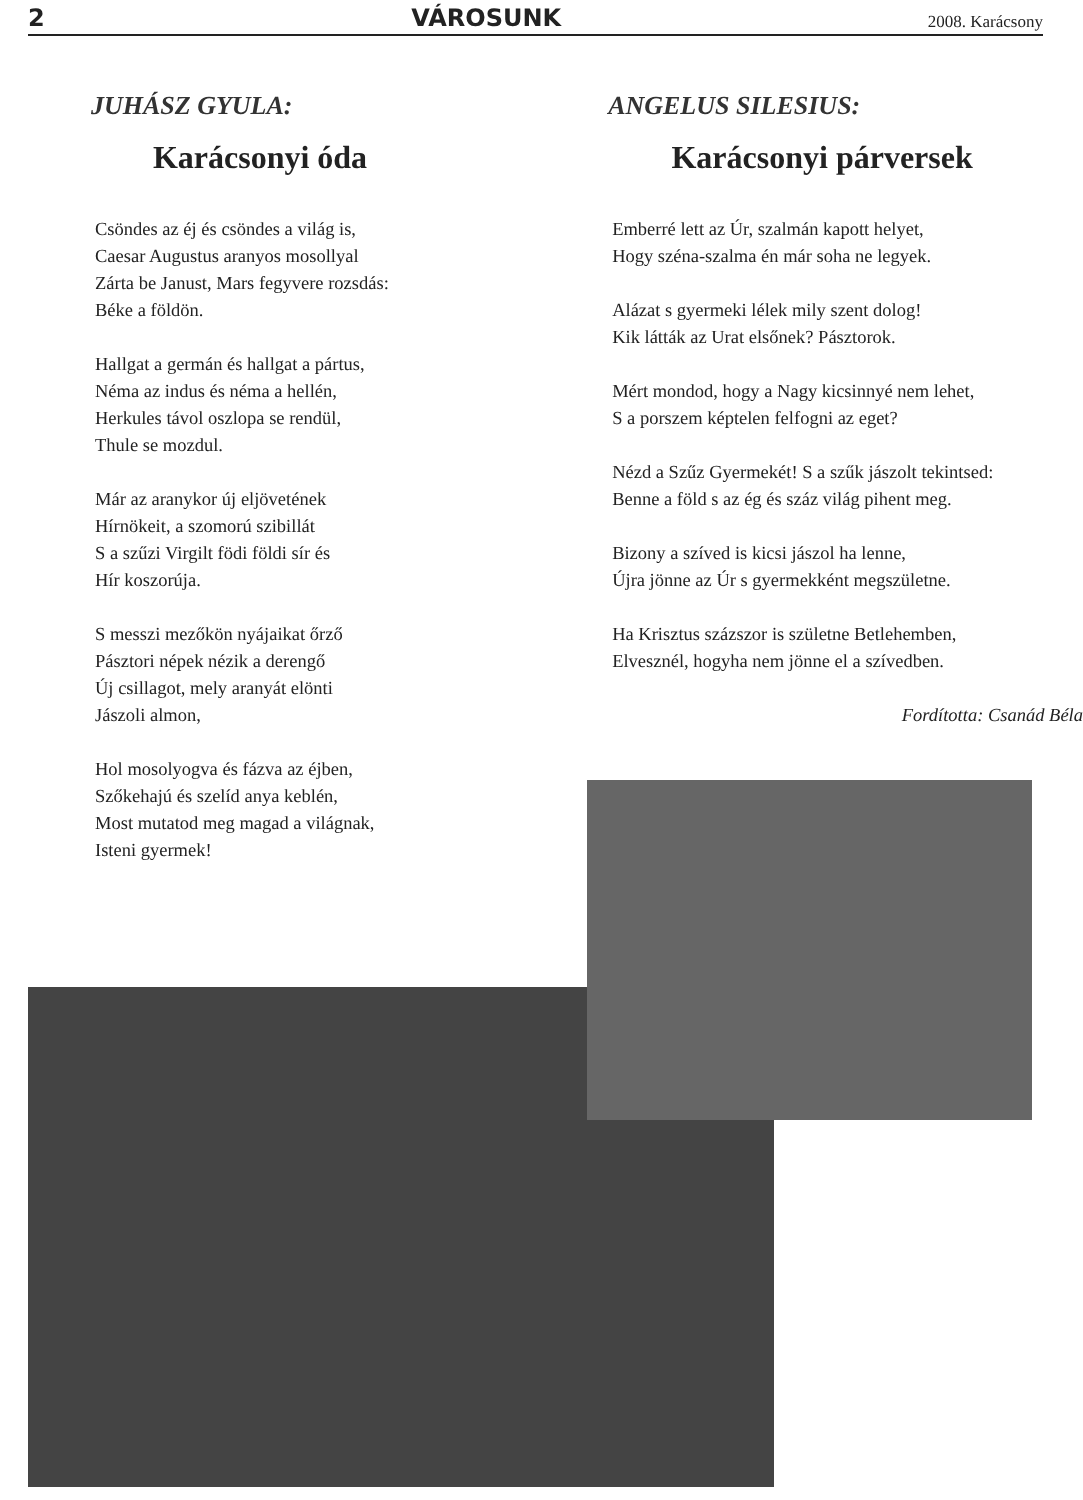2 VÁROSUNK 2008. Karácsony
JUHÁSZ GYULA:
Karácsonyi óda
Csöndes az éj és csöndes a világ is,
Caesar Augustus aranyos mosollyal
Zárta be Janust, Mars fegyvere rozsdás:
Béke a földön.
Hallgat a germán és hallgat a pártus,
Néma az indus és néma a hellén,
Herkules távol oszlopa se rendül,
Thule se mozdul.
Már az aranykor új eljövetének
Hírnökeit, a szomorú szibillát
S a szűzi Virgilt födi földi sír és
Hír koszorúja.
S messzi mezőkön nyájaikat őrző
Pásztori népek nézik a derengő
Új csillagot, mely aranyát elönti
Jászoli almon,
Hol mosolyogva és fázva az éjben,
Szőkehajú és szelíd anya keblén,
Most mutatod meg magad a világnak,
Isteni gyermek!
ANGELUS SILESIUS:
Karácsonyi párversek
Emberré lett az Úr, szalmán kapott helyet,
Hogy széna-szalma én már soha ne legyek.
Alázat s gyermeki lélek mily szent dolog!
Kik látták az Urat elsőnek? Pásztorok.
Mért mondod, hogy a Nagy kicsinnyé nem lehet,
S a porszem képtelen felfogni az eget?
Nézd a Szűz Gyermekét! S a szűk jászolt tekintsed:
Benne a föld s az ég és száz világ pihent meg.
Bizony a szíved is kicsi jászol ha lenne,
Újra jönne az Úr s gyermekként megszületne.
Ha Krisztus százszor is születne Betlehemben,
Elvesznél, hogyha nem jönne el a szívedben.
Fordította: Csanád Béla